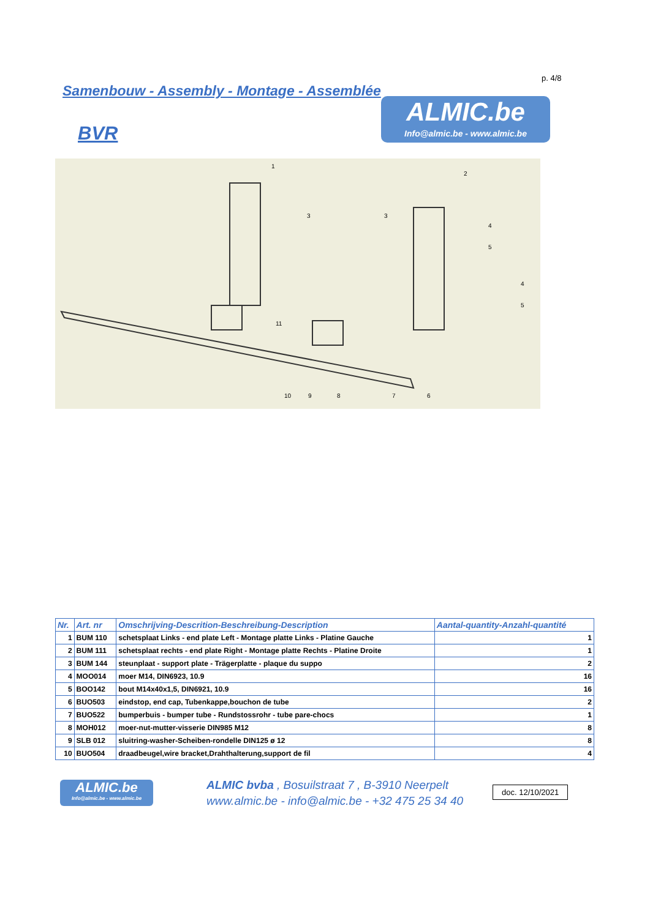p. 4/8
Samenbouw - Assembly - Montage - Assemblée
BVR
ALMIC.be
Info@almic.be - www.almic.be
1
2
3
3
4
5
4
5
11
7
6
8
9
10
| Nr. | Art. nr | Omschrijving-Descrition-Beschreibung-Description | Aantal-quantity-Anzahl-quantité |
| --- | --- | --- | --- |
| 1 | BUM 110 | schetsplaat Links - end plate Left - Montage platte Links - Platine Gauche | 1 |
| 2 | BUM 111 | schetsplaat rechts - end plate Right - Montage platte Rechts - Platine Droite | 1 |
| 3 | BUM 144 | steunplaat - support plate - Trägerplatte - plaque du suppo | 2 |
| 4 | MOO014 | moer M14, DIN6923, 10.9 | 16 |
| 5 | BOO142 | bout M14x40x1,5, DIN6921, 10.9 | 16 |
| 6 | BUO503 | eindstop, end cap, Tubenkappe,bouchon de tube | 2 |
| 7 | BUO522 | bumperbuis - bumper tube - Rundstossrohr - tube pare-chocs | 1 |
| 8 | MOH012 | moer-nut-mutter-visserie DIN985 M12 | 8 |
| 9 | SLB 012 | sluitring-washer-Scheiben-rondelle DIN125 ø 12 | 8 |
| 10 | BUO504 | draadbeugel,wire bracket,Drahthalterung,support de fil | 4 |
ALMIC.be
Info@almic.be - www.almic.be
ALMIC bvba , Bosuilstraat 7 , B-3910 Neerpelt
www.almic.be - info@almic.be - +32 475 25 34 40
doc. 12/10/2021